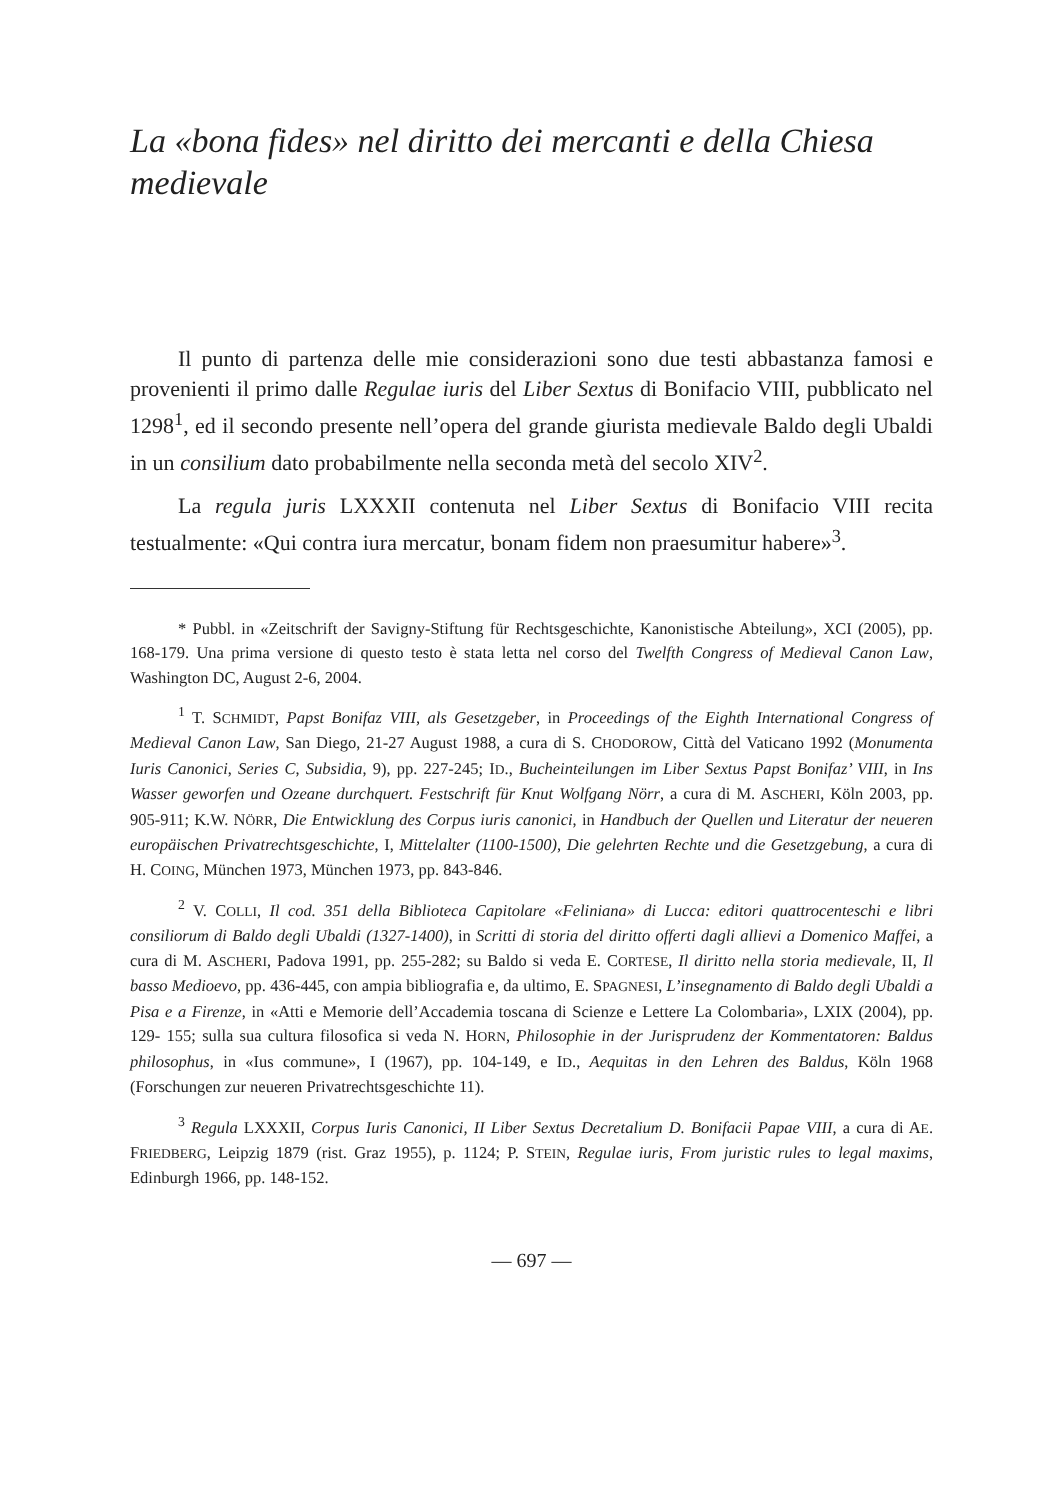La «bona fides» nel diritto dei mercanti e della Chiesa medievale
Il punto di partenza delle mie considerazioni sono due testi abbastanza famosi e provenienti il primo dalle Regulae iuris del Liber Sextus di Bonifacio VIII, pubblicato nel 1298<sup>1</sup>, ed il secondo presente nell’opera del grande giurista medievale Baldo degli Ubaldi in un consilium dato probabilmente nella seconda metà del secolo XIV<sup>2</sup>.
La regula juris LXXXII contenuta nel Liber Sextus di Bonifacio VIII recita testualmente: «Qui contra iura mercatur, bonam fidem non praesumitur habere»<sup>3</sup>.
* Pubbl. in «Zeitschrift der Savigny-Stiftung für Rechtsgeschichte, Kanonistische Abteilung», XCI (2005), pp. 168-179. Una prima versione di questo testo è stata letta nel corso del Twelfth Congress of Medieval Canon Law, Washington DC, August 2-6, 2004.
<sup>1</sup> T. SCHMIDT, Papst Bonifaz VIII, als Gesetzgeber, in Proceedings of the Eighth International Congress of Medieval Canon Law, San Diego, 21-27 August 1988, a cura di S. CHODOROW, Città del Vaticano 1992 (Monumenta Iuris Canonici, Series C, Subsidia, 9), pp. 227-245; ID., Bucheinteilungen im Liber Sextus Papst Bonifaz’ VIII, in Ins Wasser geworfen und Ozeane durchquert. Festschrift für Knut Wolfgang Nörr, a cura di M. ASCHERI, Köln 2003, pp. 905-911; K.W. NÖRR, Die Entwicklung des Corpus iuris canonici, in Handbuch der Quellen und Literatur der neueren europäischen Privatrechtsgeschichte, I, Mittelalter (1100-1500), Die gelehrten Rechte und die Gesetzgebung, a cura di H. COING, München 1973, München 1973, pp. 843-846.
<sup>2</sup> V. COLLI, Il cod. 351 della Biblioteca Capitolare «Feliniana» di Lucca: editori quattrocenteschi e libri consiliorum di Baldo degli Ubaldi (1327-1400), in Scritti di storia del diritto offerti dagli allievi a Domenico Maffei, a cura di M. ASCHERI, Padova 1991, pp. 255-282; su Baldo si veda E. CORTESE, Il diritto nella storia medievale, II, Il basso Medioevo, pp. 436-445, con ampia bibliografia e, da ultimo, E. SPAGNESI, L’insegnamento di Baldo degli Ubaldi a Pisa e a Firenze, in «Atti e Memorie dell’Accademia toscana di Scienze e Lettere La Colombaria», LXIX (2004), pp. 129- 155; sulla sua cultura filosofica si veda N. HORN, Philosophie in der Jurisprudenz der Kommentatoren: Baldus philosophus, in «Ius commune», I (1967), pp. 104-149, e ID., Aequitas in den Lehren des Baldus, Köln 1968 (Forschungen zur neueren Privatrechtsgeschichte 11).
<sup>3</sup> Regula LXXXII, Corpus Iuris Canonici, II Liber Sextus Decretalium D. Bonifacii Papae VIII, a cura di AE. FRIEDBERG, Leipzig 1879 (rist. Graz 1955), p. 1124; P. STEIN, Regulae iuris, From juristic rules to legal maxims, Edinburgh 1966, pp. 148-152.
— 697 —